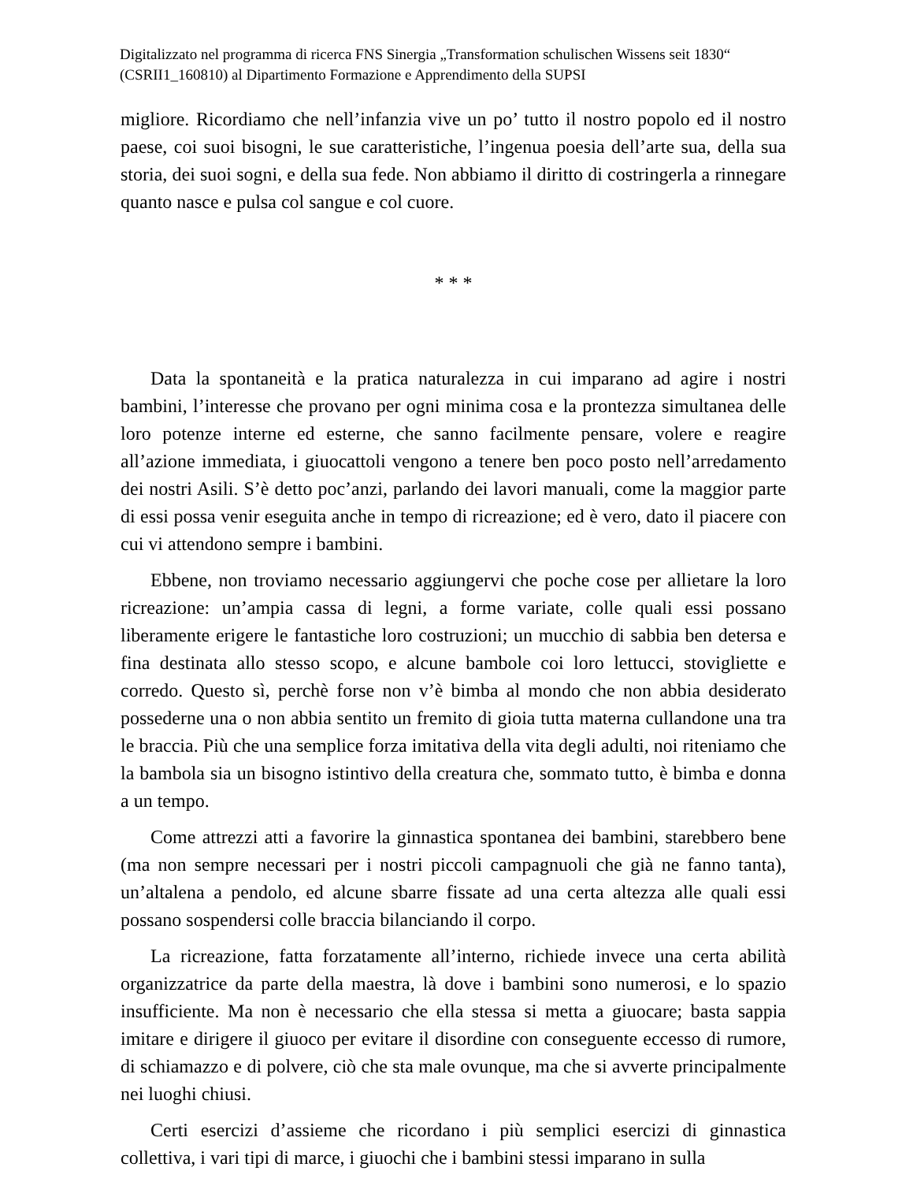Digitalizzato nel programma di ricerca FNS Sinergia „Transformation schulischen Wissens seit 1830“ (CSRII1_160810) al Dipartimento Formazione e Apprendimento della SUPSI
migliore. Ricordiamo che nell’infanzia vive un po’ tutto il nostro popolo ed il nostro paese, coi suoi bisogni, le sue caratteristiche, l’ingenua poesia dell’arte sua, della sua storia, dei suoi sogni, e della sua fede. Non abbiamo il diritto di costringerla a rinnegare quanto nasce e pulsa col sangue e col cuore.
* * *
Data la spontaneità e la pratica naturalezza in cui imparano ad agire i nostri bambini, l’interesse che provano per ogni minima cosa e la prontezza simultanea delle loro potenze interne ed esterne, che sanno facilmente pensare, volere e reagire all’azione immediata, i giuocattoli vengono a tenere ben poco posto nell’arredamento dei nostri Asili. S’è detto poc’anzi, parlando dei lavori manuali, come la maggior parte di essi possa venir eseguita anche in tempo di ricreazione; ed è vero, dato il piacere con cui vi attendono sempre i bambini.
Ebbene, non troviamo necessario aggiungervi che poche cose per allietare la loro ricreazione: un’ampia cassa di legni, a forme variate, colle quali essi possano liberamente erigere le fantastiche loro costruzioni; un mucchio di sabbia ben detersa e fina destinata allo stesso scopo, e alcune bambole coi loro lettucci, stovigliette e corredo. Questo sì, perchè forse non v’è bimba al mondo che non abbia desiderato possederne una o non abbia sentito un fremito di gioia tutta materna cullandone una tra le braccia. Più che una semplice forza imitativa della vita degli adulti, noi riteniamo che la bambola sia un bisogno istintivo della creatura che, sommato tutto, è bimba e donna a un tempo.
Come attrezzi atti a favorire la ginnastica spontanea dei bambini, starebbero bene (ma non sempre necessari per i nostri piccoli campagnuoli che già ne fanno tanta), un’altalena a pendolo, ed alcune sbarre fissate ad una certa altezza alle quali essi possano sospendersi colle braccia bilanciando il corpo.
La ricreazione, fatta forzatamente all’interno, richiede invece una certa abilità organizzatrice da parte della maestra, là dove i bambini sono numerosi, e lo spazio insufficiente. Ma non è necessario che ella stessa si metta a giuocare; basta sappia imitare e dirigere il giuoco per evitare il disordine con conseguente eccesso di rumore, di schiamazzo e di polvere, ciò che sta male ovunque, ma che si avverte principalmente nei luoghi chiusi.
Certi esercizi d’assieme che ricordano i più semplici esercizi di ginnastica collettiva, i vari tipi di marce, i giuochi che i bambini stessi imparano in sulla